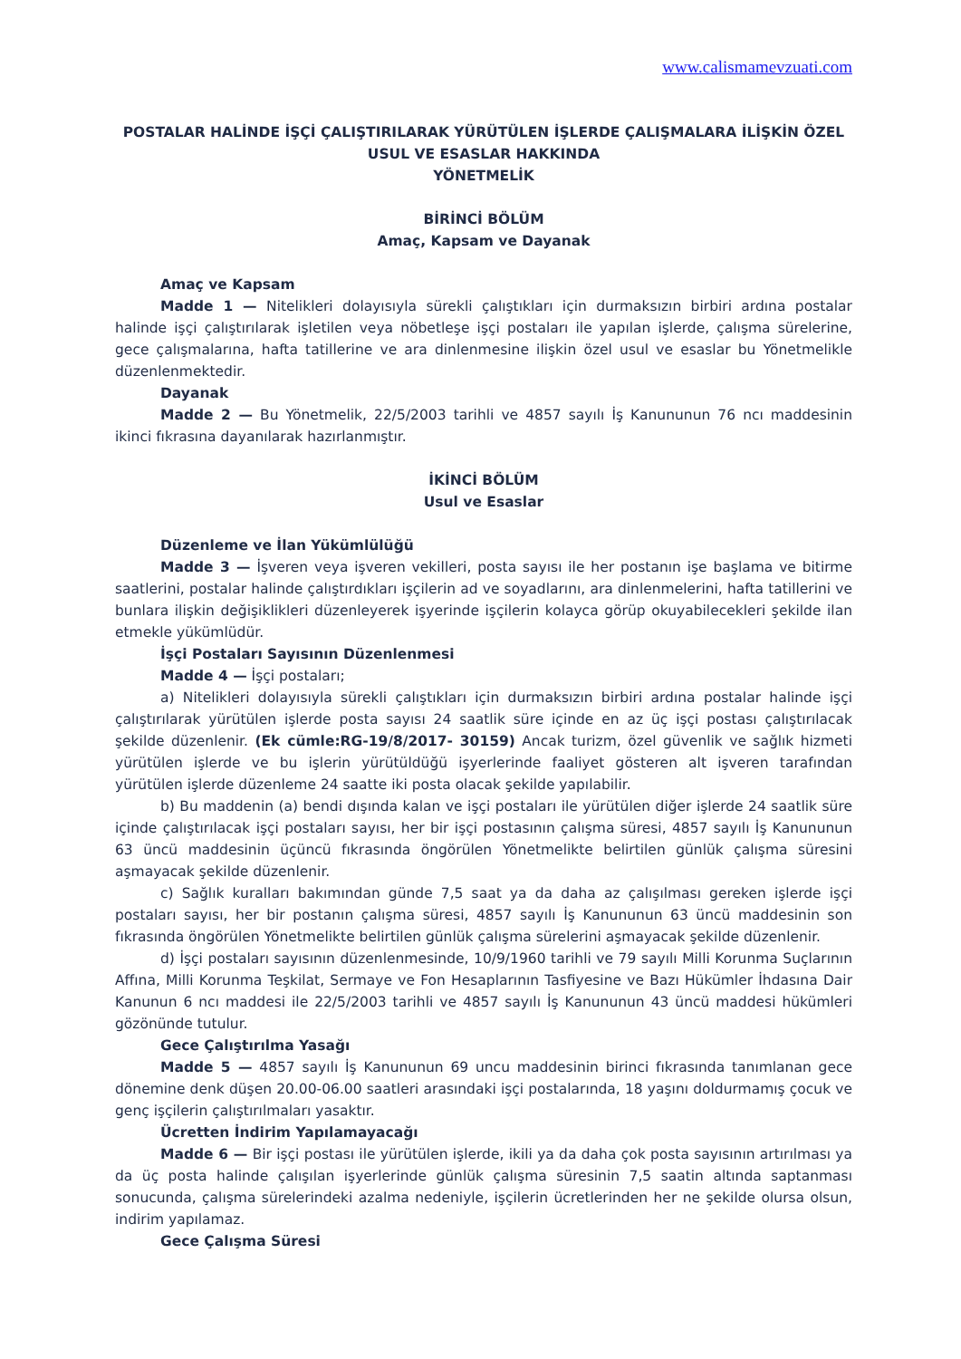www.calismamevzuati.com
POSTALAR HALİNDE İŞÇİ ÇALIŞTIRILARAK YÜRÜTÜLEN İŞLERDE ÇALIŞMALARA İLİŞKİN ÖZEL USUL VE ESASLAR HAKKINDA
YÖNETMELİK
BİRİNCİ BÖLÜM
Amaç, Kapsam ve Dayanak
Amaç ve Kapsam
Madde 1 — Nitelikleri dolayısıyla sürekli çalıştıkları için durmaksızın birbiri ardına postalar halinde işçi çalıştırılarak işletilen veya nöbetleşe işçi postaları ile yapılan işlerde, çalışma sürelerine, gece çalışmalarına, hafta tatillerine ve ara dinlenmesine ilişkin özel usul ve esaslar bu Yönetmelikle düzenlenmektedir.
Dayanak
Madde 2 — Bu Yönetmelik, 22/5/2003 tarihli ve 4857 sayılı İş Kanununun 76 ncı maddesinin ikinci fıkrasına dayanılarak hazırlanmıştır.
İKİNCİ BÖLÜM
Usul ve Esaslar
Düzenleme ve İlan Yükümlülüğü
Madde 3 — İşveren veya işveren vekilleri, posta sayısı ile her postanın işe başlama ve bitirme saatlerini, postalar halinde çalıştırdıkları işçilerin ad ve soyadlarını, ara dinlenmelerini, hafta tatillerini ve bunlara ilişkin değişiklikleri düzenleyerek işyerinde işçilerin kolayca görüp okuyabilecekleri şekilde ilan etmekle yükümlüdür.
İşçi Postaları Sayısının Düzenlenmesi
Madde 4 — İşçi postaları;
a) Nitelikleri dolayısıyla sürekli çalıştıkları için durmaksızın birbiri ardına postalar halinde işçi çalıştırılarak yürütülen işlerde posta sayısı 24 saatlik süre içinde en az üç işçi postası çalıştırılacak şekilde düzenlenir. (Ek cümle:RG-19/8/2017- 30159) Ancak turizm, özel güvenlik ve sağlık hizmeti yürütülen işlerde ve bu işlerin yürütüldüğü işyerlerinde faaliyet gösteren alt işveren tarafından yürütülen işlerde düzenleme 24 saatte iki posta olacak şekilde yapılabilir.
b) Bu maddenin (a) bendi dışında kalan ve işçi postaları ile yürütülen diğer işlerde 24 saatlik süre içinde çalıştırılacak işçi postaları sayısı, her bir işçi postasının çalışma süresi, 4857 sayılı İş Kanununun 63 üncü maddesinin üçüncü fıkrasında öngörülen Yönetmelikte belirtilen günlük çalışma süresini aşmayacak şekilde düzenlenir.
c) Sağlık kuralları bakımından günde 7,5 saat ya da daha az çalışılması gereken işlerde işçi postaları sayısı, her bir postanın çalışma süresi, 4857 sayılı İş Kanununun 63 üncü maddesinin son fıkrasında öngörülen Yönetmelikte belirtilen günlük çalışma sürelerini aşmayacak şekilde düzenlenir.
d) İşçi postaları sayısının düzenlenmesinde, 10/9/1960 tarihli ve 79 sayılı Milli Korunma Suçlarının Affına, Milli Korunma Teşkilat, Sermaye ve Fon Hesaplarının Tasfiyesine ve Bazı Hükümler İhdasına Dair Kanunun 6 ncı maddesi ile 22/5/2003 tarihli ve 4857 sayılı İş Kanununun 43 üncü maddesi hükümleri gözönünde tutulur.
Gece Çalıştırılma Yasağı
Madde 5 — 4857 sayılı İş Kanununun 69 uncu maddesinin birinci fıkrasında tanımlanan gece dönemine denk düşen 20.00-06.00 saatleri arasındaki işçi postalarında, 18 yaşını doldurmamış çocuk ve genç işçilerin çalıştırılmaları yasaktır.
Ücretten İndirim Yapılamayacağı
Madde 6 — Bir işçi postası ile yürütülen işlerde, ikili ya da daha çok posta sayısının artırılması ya da üç posta halinde çalışılan işyerlerinde günlük çalışma süresinin 7,5 saatin altında saptanması sonucunda, çalışma sürelerindeki azalma nedeniyle, işçilerin ücretlerinden her ne şekilde olursa olsun, indirim yapılamaz.
Gece Çalışma Süresi